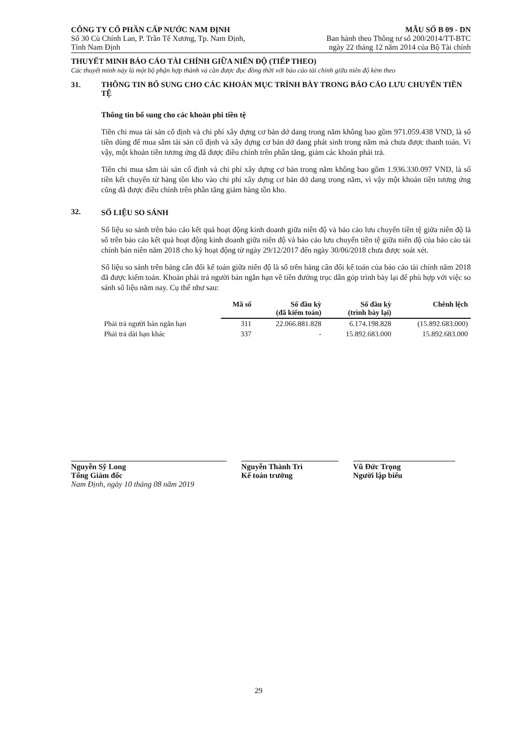CÔNG TY CỔ PHẦN CẤP NƯỚC NAM ĐỊNH
Số 30 Cù Chính Lan, P. Trần Tế Xương, Tp. Nam Định,
Tỉnh Nam Định
MẪU SỐ B 09 - DN
Ban hành theo Thông tư số 200/2014/TT-BTC
ngày 22 tháng 12 năm 2014 của Bộ Tài chính
THUYẾT MINH BÁO CÁO TÀI CHÍNH GIỮA NIÊN ĐỘ (TIẾP THEO)
Các thuyết minh này là một bộ phận hợp thành và cần được đọc đồng thời với báo cáo tài chính giữa niên độ kèm theo
31. THÔNG TIN BỔ SUNG CHO CÁC KHOẢN MỤC TRÌNH BÀY TRONG BÁO CÁO LƯU CHUYỂN TIỀN TỆ
Thông tin bổ sung cho các khoản phi tiền tệ
Tiền chi mua tài sản cố định và chi phí xây dựng cơ bản dở dang trong năm không bao gồm 971.059.438 VND, là số tiền dùng để mua sắm tài sản cố định và xây dựng cơ bản dở dang phát sinh trong năm mà chưa được thanh toán. Vì vậy, một khoản tiền tương ứng đã được điều chỉnh trên phần tăng, giảm các khoản phải trả.
Tiền chi mua sắm tài sản cố định và chi phí xây dựng cơ bản trong năm không bao gồm 1.936.330.097 VND, là số tiền kết chuyển từ hàng tồn kho vào chi phí xây dựng cơ bản dở dang trong năm, vì vậy một khoản tiền tương ứng cũng đã được điều chỉnh trên phần tăng giảm hàng tồn kho.
32.
SỐ LIỆU SO SÁNH
Số liệu so sánh trên báo cáo kết quả hoạt động kinh doanh giữa niên độ và báo cáo lưu chuyển tiền tệ giữa niên độ là số trên báo cáo kết quả hoạt động kinh doanh giữa niên độ và báo cáo lưu chuyển tiền tệ giữa niên độ của báo cáo tài chính bán niên năm 2018 cho kỳ hoạt động từ ngày 29/12/2017 đến ngày 30/06/2018 chưa được soát xét.
Số liệu so sánh trên bảng cân đối kế toán giữa niên độ là số trên bảng cân đối kế toán của báo cáo tài chính năm 2018 đã được kiểm toán. Khoản phải trả người bán ngắn hạn về tiền đường trục dân góp trình bày lại để phù hợp với việc so sánh số liệu năm nay. Cụ thể như sau:
| | Mã số | Số đầu kỳ (đã kiểm toán) | Số đầu kỳ (trình bày lại) | Chênh lệch |
| --- | --- | --- | --- | --- |
| Phải trả người bán ngắn hạn | 311 | 22.066.881.828 | 6.174.198.828 | (15.892.683.000) |
| Phải trả dài hạn khác | 337 | - | 15.892.683.000 | 15.892.683.000 |
Nguyễn Sỹ Long
Tổng Giám đốc
Nam Định, ngày 10 tháng 08 năm 2019
Nguyễn Thành Trì
Kế toán trưởng
Vũ Đức Trọng
Người lập biểu
29